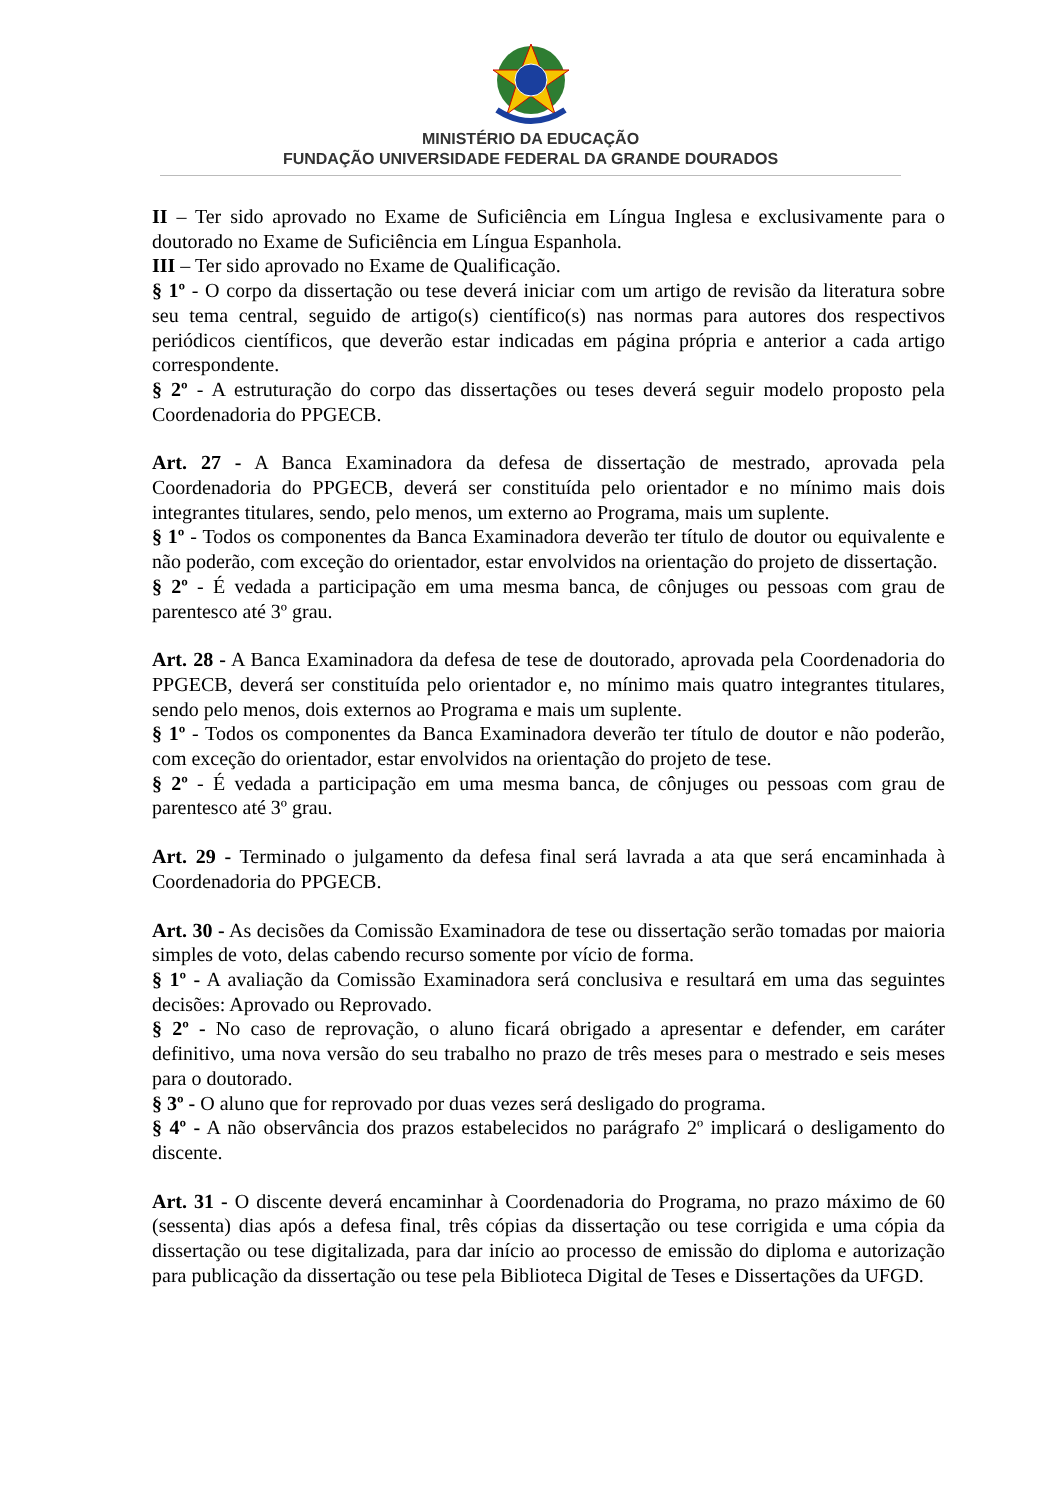MINISTÉRIO DA EDUCAÇÃO
FUNDAÇÃO UNIVERSIDADE FEDERAL DA GRANDE DOURADOS
II – Ter sido aprovado no Exame de Suficiência em Língua Inglesa e exclusivamente para o doutorado no Exame de Suficiência em Língua Espanhola.
III – Ter sido aprovado no Exame de Qualificação.
§ 1º - O corpo da dissertação ou tese deverá iniciar com um artigo de revisão da literatura sobre seu tema central, seguido de artigo(s) científico(s) nas normas para autores dos respectivos periódicos científicos, que deverão estar indicadas em página própria e anterior a cada artigo correspondente.
§ 2º - A estruturação do corpo das dissertações ou teses deverá seguir modelo proposto pela Coordenadoria do PPGECB.
Art. 27 - A Banca Examinadora da defesa de dissertação de mestrado, aprovada pela Coordenadoria do PPGECB, deverá ser constituída pelo orientador e no mínimo mais dois integrantes titulares, sendo, pelo menos, um externo ao Programa, mais um suplente.
§ 1º - Todos os componentes da Banca Examinadora deverão ter título de doutor ou equivalente e não poderão, com exceção do orientador, estar envolvidos na orientação do projeto de dissertação.
§ 2º - É vedada a participação em uma mesma banca, de cônjuges ou pessoas com grau de parentesco até 3º grau.
Art. 28 - A Banca Examinadora da defesa de tese de doutorado, aprovada pela Coordenadoria do PPGECB, deverá ser constituída pelo orientador e, no mínimo mais quatro integrantes titulares, sendo pelo menos, dois externos ao Programa e mais um suplente.
§ 1º - Todos os componentes da Banca Examinadora deverão ter título de doutor e não poderão, com exceção do orientador, estar envolvidos na orientação do projeto de tese.
§ 2º - É vedada a participação em uma mesma banca, de cônjuges ou pessoas com grau de parentesco até 3º grau.
Art. 29 - Terminado o julgamento da defesa final será lavrada a ata que será encaminhada à Coordenadoria do PPGECB.
Art. 30 - As decisões da Comissão Examinadora de tese ou dissertação serão tomadas por maioria simples de voto, delas cabendo recurso somente por vício de forma.
§ 1º - A avaliação da Comissão Examinadora será conclusiva e resultará em uma das seguintes decisões: Aprovado ou Reprovado.
§ 2º - No caso de reprovação, o aluno ficará obrigado a apresentar e defender, em caráter definitivo, uma nova versão do seu trabalho no prazo de três meses para o mestrado e seis meses para o doutorado.
§ 3º - O aluno que for reprovado por duas vezes será desligado do programa.
§ 4º - A não observância dos prazos estabelecidos no parágrafo 2º implicará o desligamento do discente.
Art. 31 - O discente deverá encaminhar à Coordenadoria do Programa, no prazo máximo de 60 (sessenta) dias após a defesa final, três cópias da dissertação ou tese corrigida e uma cópia da dissertação ou tese digitalizada, para dar início ao processo de emissão do diploma e autorização para publicação da dissertação ou tese pela Biblioteca Digital de Teses e Dissertações da UFGD.